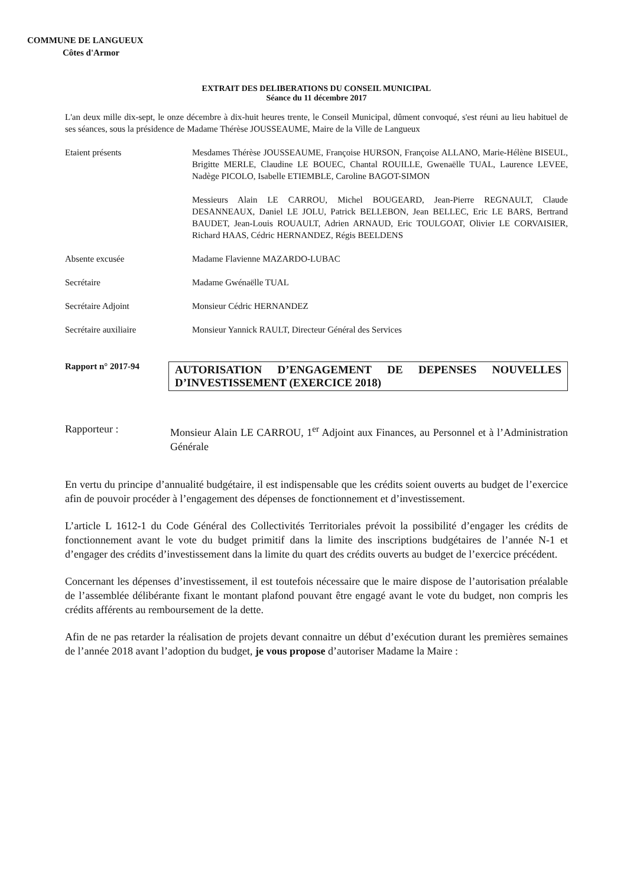COMMUNE DE LANGUEUX
Côtes d'Armor
EXTRAIT DES DELIBERATIONS DU CONSEIL MUNICIPAL
Séance du 11 décembre 2017
L'an deux mille dix-sept, le onze décembre à dix-huit heures trente, le Conseil Municipal, dûment convoqué, s'est réuni au lieu habituel de ses séances, sous la présidence de Madame Thérèse JOUSSEAUME, Maire de la Ville de Langueux
Etaient présents Mesdames Thérèse JOUSSEAUME, Françoise HURSON, Françoise ALLANO, Marie-Hélène BISEUL, Brigitte MERLE, Claudine LE BOUEC, Chantal ROUILLE, Gwenaëlle TUAL, Laurence LEVEE, Nadège PICOLO, Isabelle ETIEMBLE, Caroline BAGOT-SIMON
Messieurs Alain LE CARROU, Michel BOUGEARD, Jean-Pierre REGNAULT, Claude DESANNEAUX, Daniel LE JOLU, Patrick BELLEBON, Jean BELLEC, Eric LE BARS, Bertrand BAUDET, Jean-Louis ROUAULT, Adrien ARNAUD, Eric TOULGOAT, Olivier LE CORVAISIER, Richard HAAS, Cédric HERNANDEZ, Régis BEELDENS
Absente excusée Madame Flavienne MAZARDO-LUBAC
Secrétaire Madame Gwénaëlle TUAL
Secrétaire Adjoint Monsieur Cédric HERNANDEZ
Secrétaire auxiliaire Monsieur Yannick RAULT, Directeur Général des Services
Rapport n° 2017-94
AUTORISATION D’ENGAGEMENT DE DEPENSES NOUVELLES D’INVESTISSEMENT (EXERCICE 2018)
Rapporteur : Monsieur Alain LE CARROU, 1<sup>er</sup> Adjoint aux Finances, au Personnel et à l’Administration Générale
En vertu du principe d’annualité budgétaire, il est indispensable que les crédits soient ouverts au budget de l’exercice afin de pouvoir procéder à l’engagement des dépenses de fonctionnement et d’investissement.
L’article L 1612-1 du Code Général des Collectivités Territoriales prévoit la possibilité d’engager les crédits de fonctionnement avant le vote du budget primitif dans la limite des inscriptions budgétaires de l’année N-1 et d’engager des crédits d’investissement dans la limite du quart des crédits ouverts au budget de l’exercice précédent.
Concernant les dépenses d’investissement, il est toutefois nécessaire que le maire dispose de l’autorisation préalable de l’assemblée délibérante fixant le montant plafond pouvant être engagé avant le vote du budget, non compris les crédits afférents au remboursement de la dette.
Afin de ne pas retarder la réalisation de projets devant connaitre un début d’exécution durant les premières semaines de l’année 2018 avant l’adoption du budget, je vous propose d’autoriser Madame la Maire :